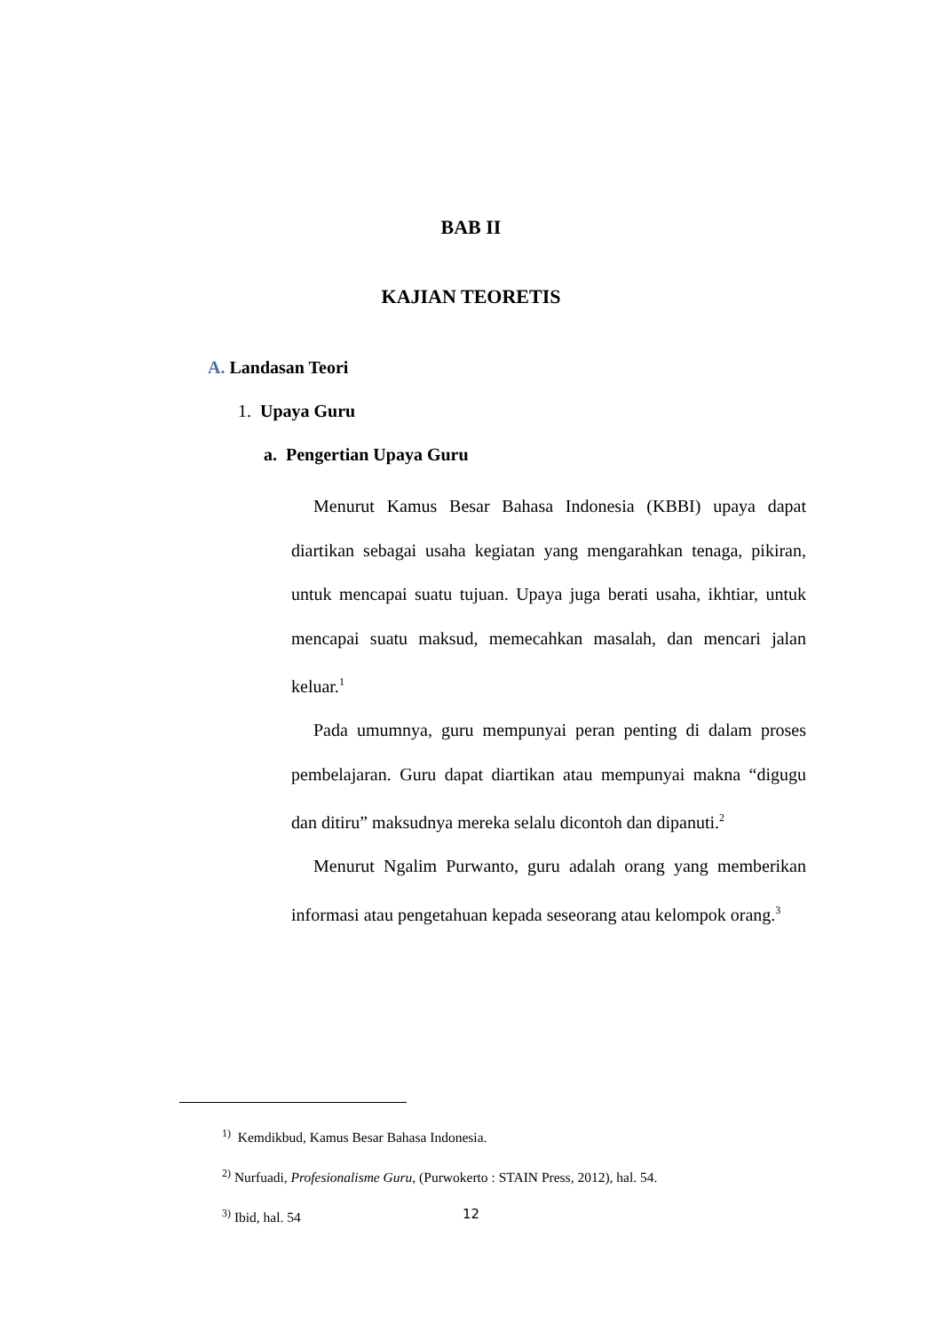BAB II
KAJIAN TEORETIS
A. Landasan Teori
1. Upaya Guru
a. Pengertian Upaya Guru
Menurut Kamus Besar Bahasa Indonesia (KBBI) upaya dapat diartikan sebagai usaha kegiatan yang mengarahkan tenaga, pikiran, untuk mencapai suatu tujuan. Upaya juga berati usaha, ikhtiar, untuk mencapai suatu maksud, memecahkan masalah, dan mencari jalan keluar.<sup>1</sup>
Pada umumnya, guru mempunyai peran penting di dalam proses pembelajaran. Guru dapat diartikan atau mempunyai makna “digugu dan ditiru” maksudnya mereka selalu dicontoh dan dipanuti.<sup>2</sup>
Menurut Ngalim Purwanto, guru adalah orang yang memberikan informasi atau pengetahuan kepada seseorang atau kelompok orang.<sup>3</sup>
<sup>1)</sup> Kemdikbud, Kamus Besar Bahasa Indonesia.
<sup>2)</sup> Nurfuadi, Profesionalisme Guru, (Purwokerto : STAIN Press, 2012), hal. 54.
<sup>3)</sup> Ibid, hal. 54
12